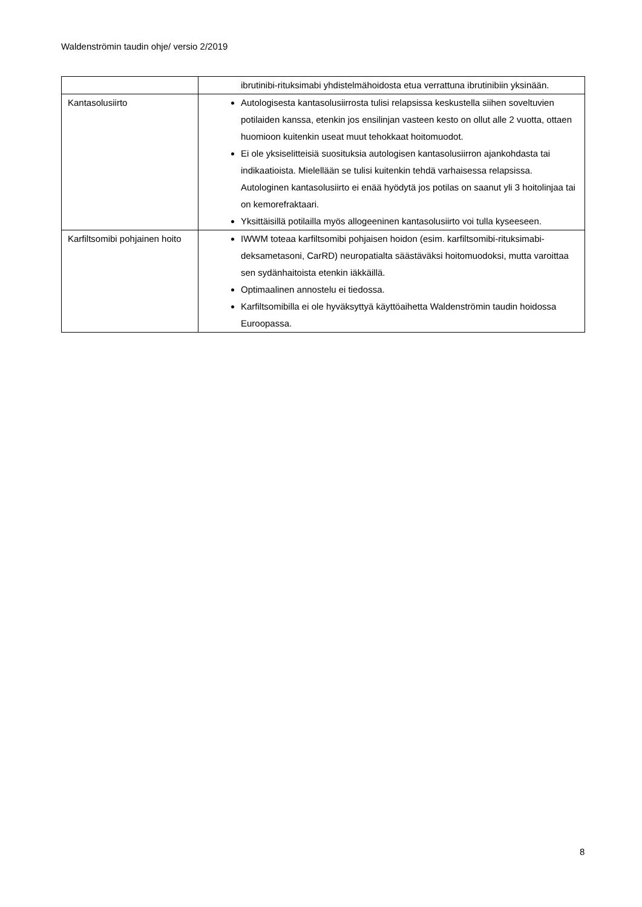Waldenströmin taudin ohje/ versio 2/2019
| | ibrutinibi-rituksimabi yhdistelmähoidosta etua verrattuna ibrutinibiin yksinään. |
| Kantasolusiirto | Autologisesta kantasolusiirrosta tulisi relapsissa keskustella siihen soveltuvien potilaiden kanssa, etenkin jos ensilinjan vasteen kesto on ollut alle 2 vuotta, ottaen huomioon kuitenkin useat muut tehokkaat hoitomuodot. Ei ole yksiselitteisiä suosituksia autologisen kantasolusiirron ajankohdasta tai indikaatioista. Mielellään se tulisi kuitenkin tehdä varhaisessa relapsissa. Autologinen kantasolusiirto ei enää hyödytä jos potilas on saanut yli 3 hoitolinjaa tai on kemorefraktaari. Yksittäisillä potilailla myös allogeeninen kantasolusiirto voi tulla kyseeseen. |
| Karfiltsomibi pohjainen hoito | IWWM toteaa karfiltsomibi pohjaisen hoidon (esim. karfiltsomibi-rituksimabi-deksametasoni, CarRD) neuropatialta säästäväksi hoitomuodoksi, mutta varoittaa sen sydänhaitoista etenkin iäkkäillä. Optimaalinen annostelu ei tiedossa. Karfiltsomibilla ei ole hyväksyttyä käyttöaihetta Waldenströmin taudin hoidossa Euroopassa. |
8